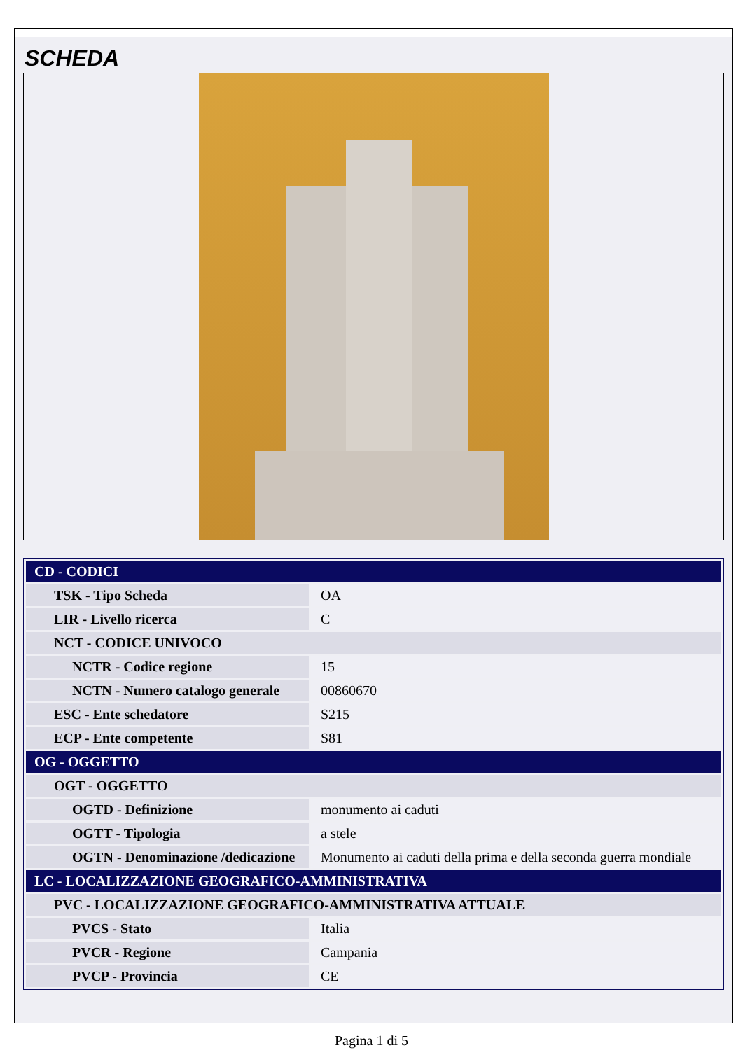SCHEDA
| CD - CODICI | |
| TSK - Tipo Scheda | OA |
| LIR - Livello ricerca | C |
| NCT - CODICE UNIVOCO | |
| NCTR - Codice regione | 15 |
| NCTN - Numero catalogo generale | 00860670 |
| ESC - Ente schedatore | S215 |
| ECP - Ente competente | S81 |
| OG - OGGETTO | |
| OGT - OGGETTO | |
| OGTD - Definizione | monumento ai caduti |
| OGTT - Tipologia | a stele |
| OGTN - Denominazione /dedicazione | Monumento ai caduti della prima e della seconda guerra mondiale |
| LC - LOCALIZZAZIONE GEOGRAFICO-AMMINISTRATIVA | |
| PVC - LOCALIZZAZIONE GEOGRAFICO-AMMINISTRATIVA ATTUALE | |
| PVCS - Stato | Italia |
| PVCR - Regione | Campania |
| PVCP - Provincia | CE |
Pagina 1 di 5